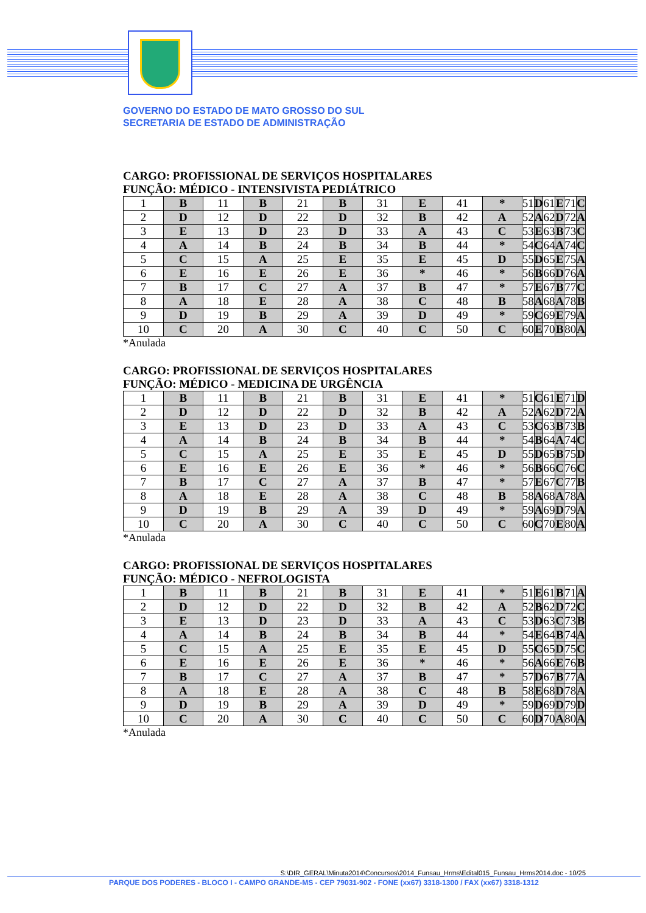GOVERNO DO ESTADO DE MATO GROSSO DO SUL
SECRETARIA DE ESTADO DE ADMINISTRAÇÃO
CARGO: PROFISSIONAL DE SERVIÇOS HOSPITALARES
FUNÇÃO: MÉDICO - INTENSIVISTA PEDIÁTRICO
| 1 | B | 11 | B | 21 | B | 31 | E | 41 | * | 51 | D | 61 | E | 71 | C |
| 2 | D | 12 | D | 22 | D | 32 | B | 42 | A | 52 | A | 62 | D | 72 | A |
| 3 | E | 13 | D | 23 | D | 33 | A | 43 | C | 53 | E | 63 | B | 73 | C |
| 4 | A | 14 | B | 24 | B | 34 | B | 44 | * | 54 | C | 64 | A | 74 | C |
| 5 | C | 15 | A | 25 | E | 35 | E | 45 | D | 55 | D | 65 | E | 75 | A |
| 6 | E | 16 | E | 26 | E | 36 | * | 46 | * | 56 | B | 66 | D | 76 | A |
| 7 | B | 17 | C | 27 | A | 37 | B | 47 | * | 57 | E | 67 | B | 77 | C |
| 8 | A | 18 | E | 28 | A | 38 | C | 48 | B | 58 | A | 68 | A | 78 | B |
| 9 | D | 19 | B | 29 | A | 39 | D | 49 | * | 59 | C | 69 | E | 79 | A |
| 10 | C | 20 | A | 30 | C | 40 | C | 50 | C | 60 | E | 70 | B | 80 | A |
*Anulada
CARGO: PROFISSIONAL DE SERVIÇOS HOSPITALARES
FUNÇÃO: MÉDICO - MEDICINA DE URGÊNCIA
| 1 | B | 11 | B | 21 | B | 31 | E | 41 | * | 51 | C | 61 | E | 71 | D |
| 2 | D | 12 | D | 22 | D | 32 | B | 42 | A | 52 | A | 62 | D | 72 | A |
| 3 | E | 13 | D | 23 | D | 33 | A | 43 | C | 53 | C | 63 | B | 73 | B |
| 4 | A | 14 | B | 24 | B | 34 | B | 44 | * | 54 | B | 64 | A | 74 | C |
| 5 | C | 15 | A | 25 | E | 35 | E | 45 | D | 55 | D | 65 | B | 75 | D |
| 6 | E | 16 | E | 26 | E | 36 | * | 46 | * | 56 | B | 66 | C | 76 | C |
| 7 | B | 17 | C | 27 | A | 37 | B | 47 | * | 57 | E | 67 | C | 77 | B |
| 8 | A | 18 | E | 28 | A | 38 | C | 48 | B | 58 | A | 68 | A | 78 | A |
| 9 | D | 19 | B | 29 | A | 39 | D | 49 | * | 59 | A | 69 | D | 79 | A |
| 10 | C | 20 | A | 30 | C | 40 | C | 50 | C | 60 | C | 70 | E | 80 | A |
*Anulada
CARGO: PROFISSIONAL DE SERVIÇOS HOSPITALARES
FUNÇÃO: MÉDICO - NEFROLOGISTA
| 1 | B | 11 | B | 21 | B | 31 | E | 41 | * | 51 | E | 61 | B | 71 | A |
| 2 | D | 12 | D | 22 | D | 32 | B | 42 | A | 52 | B | 62 | D | 72 | C |
| 3 | E | 13 | D | 23 | D | 33 | A | 43 | C | 53 | D | 63 | C | 73 | B |
| 4 | A | 14 | B | 24 | B | 34 | B | 44 | * | 54 | E | 64 | B | 74 | A |
| 5 | C | 15 | A | 25 | E | 35 | E | 45 | D | 55 | C | 65 | D | 75 | C |
| 6 | E | 16 | E | 26 | E | 36 | * | 46 | * | 56 | A | 66 | E | 76 | B |
| 7 | B | 17 | C | 27 | A | 37 | B | 47 | * | 57 | D | 67 | B | 77 | A |
| 8 | A | 18 | E | 28 | A | 38 | C | 48 | B | 58 | E | 68 | D | 78 | A |
| 9 | D | 19 | B | 29 | A | 39 | D | 49 | * | 59 | D | 69 | D | 79 | D |
| 10 | C | 20 | A | 30 | C | 40 | C | 50 | C | 60 | D | 70 | A | 80 | A |
*Anulada
S:\DIR_GERAL\Minuta2014\Concursos\2014_Funsau_Hrms\Edital015_Funsau_Hrms2014.doc - 10/25
PARQUE DOS PODERES - BLOCO I - CAMPO GRANDE-MS - CEP 79031-902 - FONE (xx67) 3318-1300 / FAX (xx67) 3318-1312